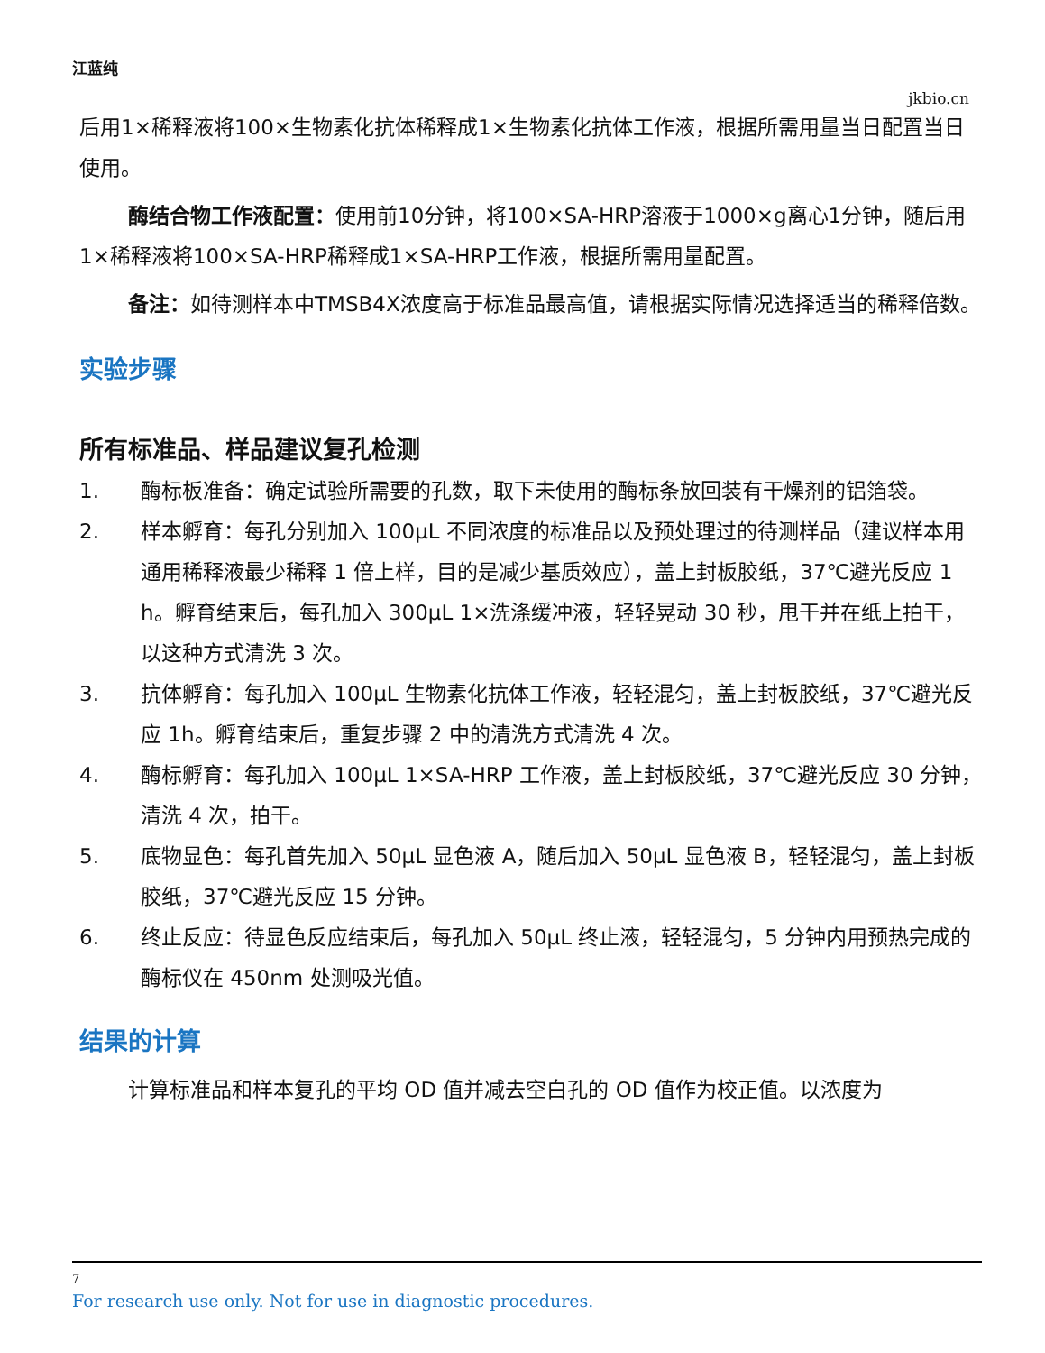江蓝纯
jkbio.cn
后用1×稀释液将100×生物素化抗体稀释成1×生物素化抗体工作液，根据所需用量当日配置当日使用。
酶结合物工作液配置：使用前10分钟，将100×SA-HRP溶液于1000×g离心1分钟，随后用1×稀释液将100×SA-HRP稀释成1×SA-HRP工作液，根据所需用量配置。
备注：如待测样本中TMSB4X浓度高于标准品最高值，请根据实际情况选择适当的稀释倍数。
实验步骤
所有标准品、样品建议复孔检测
1. 酶标板准备：确定试验所需要的孔数，取下未使用的酶标条放回装有干燥剂的铝箔袋。
2. 样本孵育：每孔分别加入 100μL 不同浓度的标准品以及预处理过的待测样品（建议样本用通用稀释液最少稀释 1 倍上样，目的是减少基质效应），盖上封板胶纸，37℃避光反应 1 h。孵育结束后，每孔加入 300μL 1×洗涤缓冲液，轻轻晃动 30 秒，甩干并在纸上拍干，以这种方式清洗 3 次。
3. 抗体孵育：每孔加入 100μL 生物素化抗体工作液，轻轻混匀，盖上封板胶纸，37℃避光反应 1h。孵育结束后，重复步骤 2 中的清洗方式清洗 4 次。
4. 酶标孵育：每孔加入 100μL 1×SA-HRP 工作液，盖上封板胶纸，37℃避光反应 30 分钟，清洗 4 次，拍干。
5. 底物显色：每孔首先加入 50μL 显色液 A，随后加入 50μL 显色液 B，轻轻混匀，盖上封板胶纸，37℃避光反应 15 分钟。
6. 终止反应：待显色反应结束后，每孔加入 50μL 终止液，轻轻混匀，5 分钟内用预热完成的酶标仪在 450nm 处测吸光值。
结果的计算
计算标准品和样本复孔的平均 OD 值并减去空白孔的 OD 值作为校正值。以浓度为
7
For research use only. Not for use in diagnostic procedures.